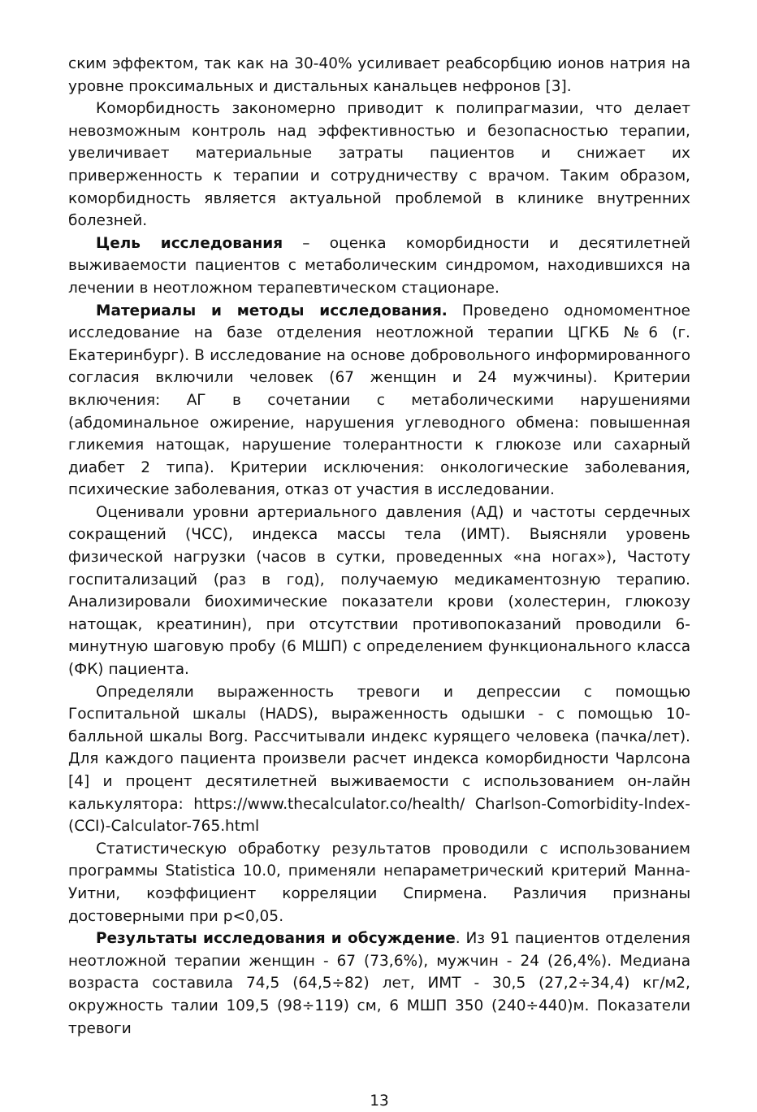ским эффектом, так как на 30-40% усиливает реабсорбцию ионов натрия на уровне проксимальных и дистальных канальцев нефронов [3].
Коморбидность закономерно приводит к полипрагмазии, что делает невозможным контроль над эффективностью и безопасностью терапии, увеличивает материальные затраты пациентов и снижает их приверженность к терапии и сотрудничеству с врачом. Таким образом, коморбидность является актуальной проблемой в клинике внутренних болезней.
Цель исследования – оценка коморбидности и десятилетней выживаемости пациентов с метаболическим синдромом, находившихся на лечении в неотложном терапевтическом стационаре.
Материалы и методы исследования. Проведено одномоментное исследование на базе отделения неотложной терапии ЦГКБ №6 (г. Екатеринбург). В исследование на основе добровольного информированного согласия включили человек (67 женщин и 24 мужчины). Критерии включения: АГ в сочетании с метаболическими нарушениями (абдоминальное ожирение, нарушения углеводного обмена: повышенная гликемия натощак, нарушение толерантности к глюкозе или сахарный диабет 2 типа). Критерии исключения: онкологические заболевания, психические заболевания, отказ от участия в исследовании.
Оценивали уровни артериального давления (АД) и частоты сердечных сокращений (ЧСС), индекса массы тела (ИМТ). Выясняли уровень физической нагрузки (часов в сутки, проведенных «на ногах»), Частоту госпитализаций (раз в год), получаемую медикаментозную терапию. Анализировали биохимические показатели крови (холестерин, глюкозу натощак, креатинин), при отсутствии противопоказаний проводили 6-минутную шаговую пробу (6 МШП) с определением функционального класса (ФК) пациента.
Определяли выраженность тревоги и депрессии с помощью Госпитальной шкалы (HADS), выраженность одышки - с помощью 10-балльной шкалы Borg. Рассчитывали индекс курящего человека (пачка/лет). Для каждого пациента произвели расчет индекса коморбидности Чарлсона [4] и процент десятилетней выживаемости с использованием он-лайн калькулятора: https://www.thecalculator.co/health/ Charlson-Comorbidity-Index-(CCI)-Calculator-765.html
Статистическую обработку результатов проводили с использованием программы Statistica 10.0, применяли непараметрический критерий Манна-Уитни, коэффициент корреляции Спирмена. Различия признаны достоверными при p<0,05.
Результаты исследования и обсуждение. Из 91 пациентов отделения неотложной терапии женщин - 67 (73,6%), мужчин - 24 (26,4%). Медиана возраста составила 74,5 (64,5÷82) лет, ИМТ - 30,5 (27,2÷34,4) кг/м2, окружность талии 109,5 (98÷119) см, 6 МШП 350 (240÷440)м. Показатели тревоги
13